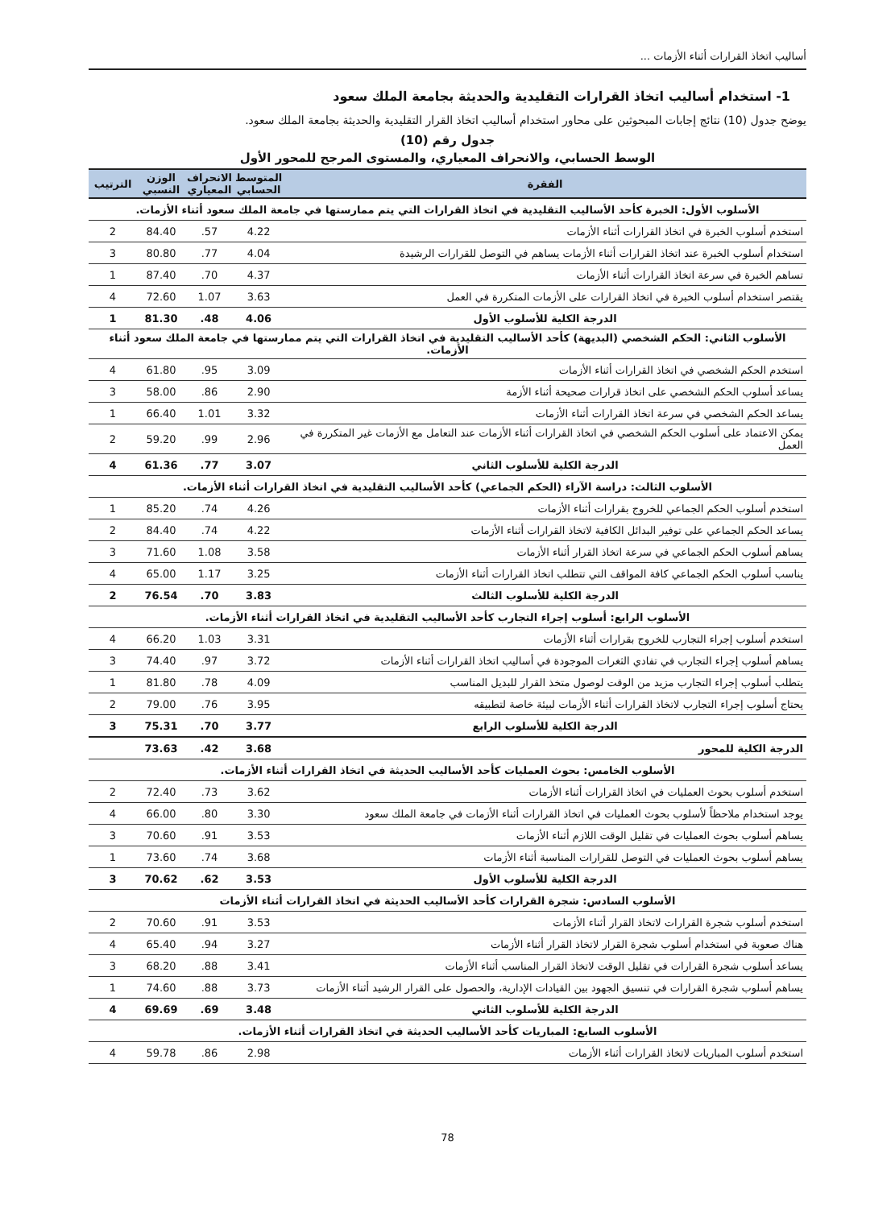أساليب اتخاذ القرارات أثناء الأزمات ...
1- استخدام أساليب اتخاذ القرارات التقليدية والحديثة بجامعة الملك سعود
يوضح جدول (10) نتائج إجابات المبحوثين على محاور استخدام أساليب اتخاذ القرار التقليدية والحديثة بجامعة الملك سعود.
جدول رقم (10)
الوسط الحسابي، والانحراف المعياري، والمستوى المرجح للمحور الأول
| الفقرة | المتوسط الحسابي | الانحراف المعياري | الوزن النسبي | الترتيب |
| --- | --- | --- | --- | --- |
| الأسلوب الأول: الخبرة كأحد الأساليب التقليدية في اتخاذ القرارات التي يتم ممارستها في جامعة الملك سعود أثناء الأزمات. | | | | |
| استخدم أسلوب الخبرة في اتخاذ القرارات أثناء الأزمات | 4.22 | .57 | 84.40 | 2 |
| استخدام أسلوب الخبرة عند اتخاذ القرارات أثناء الأزمات يساهم في التوصل للقرارات الرشيدة | 4.04 | .77 | 80.80 | 3 |
| تساهم الخبرة في سرعة اتخاذ القرارات أثناء الأزمات | 4.37 | .70 | 87.40 | 1 |
| يقتصر استخدام أسلوب الخبرة في اتخاذ القرارات على الأزمات المتكررة في العمل | 3.63 | 1.07 | 72.60 | 4 |
| الدرجة الكلية للأسلوب الأول | 4.06 | .48 | 81.30 | 1 |
| الأسلوب الثاني: الحكم الشخصي (البديهة) كأحد الأساليب التقليدية في اتخاذ القرارات التي يتم ممارستها في جامعة الملك سعود أثناء الأزمات. | | | | |
| استخدم الحكم الشخصي في اتخاذ القرارات أثناء الأزمات | 3.09 | .95 | 61.80 | 4 |
| يساعد أسلوب الحكم الشخصي على اتخاذ قرارات صحيحة أثناء الأزمة | 2.90 | .86 | 58.00 | 3 |
| يساعد الحكم الشخصي في سرعة اتخاذ القرارات أثناء الأزمات | 3.32 | 1.01 | 66.40 | 1 |
| يمكن الاعتماد على أسلوب الحكم الشخصي في اتخاذ القرارات أثناء الأزمات عند التعامل مع الأزمات غير المتكررة في العمل | 2.96 | .99 | 59.20 | 2 |
| الدرجة الكلية للأسلوب الثاني | 3.07 | .77 | 61.36 | 4 |
| الأسلوب الثالث: دراسة الآراء (الحكم الجماعي) كأحد الأساليب التقليدية في اتخاذ القرارات أثناء الأزمات. | | | | |
| استخدم أسلوب الحكم الجماعي للخروج بقرارات أثناء الأزمات | 4.26 | .74 | 85.20 | 1 |
| يساعد الحكم الجماعي على توفير البدائل الكافية لاتخاذ القرارات أثناء الأزمات | 4.22 | .74 | 84.40 | 2 |
| يساهم أسلوب الحكم الجماعي في سرعة اتخاذ القرار أثناء الأزمات | 3.58 | 1.08 | 71.60 | 3 |
| يناسب أسلوب الحكم الجماعي كافة المواقف التي تتطلب اتخاذ القرارات أثناء الأزمات | 3.25 | 1.17 | 65.00 | 4 |
| الدرجة الكلية للأسلوب الثالث | 3.83 | .70 | 76.54 | 2 |
| الأسلوب الرابع: أسلوب إجراء التجارب كأحد الأساليب التقليدية في اتخاذ القرارات أثناء الأزمات. | | | | |
| استخدم أسلوب إجراء التجارب للخروج بقرارات أثناء الأزمات | 3.31 | 1.03 | 66.20 | 4 |
| يساهم أسلوب إجراء التجارب في تفادي الثغرات الموجودة في أساليب اتخاذ القرارات أثناء الأزمات | 3.72 | .97 | 74.40 | 3 |
| يتطلب أسلوب إجراء التجارب مزيد من الوقت لوصول متخذ القرار للبديل المناسب | 4.09 | .78 | 81.80 | 1 |
| يحتاج أسلوب إجراء التجارب لاتخاذ القرارات أثناء الأزمات لبيئة خاصة لتطبيقه | 3.95 | .76 | 79.00 | 2 |
| الدرجة الكلية للأسلوب الرابع | 3.77 | .70 | 75.31 | 3 |
| الدرجة الكلية للمحور | 3.68 | .42 | 73.63 | |
| الأسلوب الخامس: بحوث العمليات كأحد الأساليب الحديثة في اتخاذ القرارات أثناء الأزمات. | | | | |
| استخدم أسلوب بحوث العمليات في اتخاذ القرارات أثناء الأزمات | 3.62 | .73 | 72.40 | 2 |
| يوجد استخدام ملاحظاً لأسلوب بحوث العمليات في اتخاذ القرارات أثناء الأزمات في جامعة الملك سعود | 3.30 | .80 | 66.00 | 4 |
| يساهم أسلوب بحوث العمليات في تقليل الوقت اللازم أثناء الأزمات | 3.53 | .91 | 70.60 | 3 |
| يساهم أسلوب بحوث العمليات في التوصل للقرارات المناسبة أثناء الأزمات | 3.68 | .74 | 73.60 | 1 |
| الدرجة الكلية للأسلوب الأول | 3.53 | .62 | 70.62 | 3 |
| الأسلوب السادس: شجرة القرارات كأحد الأساليب الحديثة في اتخاذ القرارات أثناء الأزمات | | | | |
| استخدم أسلوب شجرة القرارات لاتخاذ القرار أثناء الأزمات | 3.53 | .91 | 70.60 | 2 |
| هناك صعوبة في استخدام أسلوب شجرة القرار لاتخاذ القرار أثناء الأزمات | 3.27 | .94 | 65.40 | 4 |
| يساعد أسلوب شجرة القرارات في تقليل الوقت لاتخاذ القرار المناسب أثناء الأزمات | 3.41 | .88 | 68.20 | 3 |
| يساهم أسلوب شجرة القرارات في تنسيق الجهود بين القيادات الإدارية، والحصول على القرار الرشيد أثناء الأزمات | 3.73 | .88 | 74.60 | 1 |
| الدرجة الكلية للأسلوب الثاني | 3.48 | .69 | 69.69 | 4 |
| الأسلوب السابع: المباريات كأحد الأساليب الحديثة في اتخاذ القرارات أثناء الأزمات. | | | | |
| استخدم أسلوب المباريات لاتخاذ القرارات أثناء الأزمات | 2.98 | .86 | 59.78 | 4 |
78